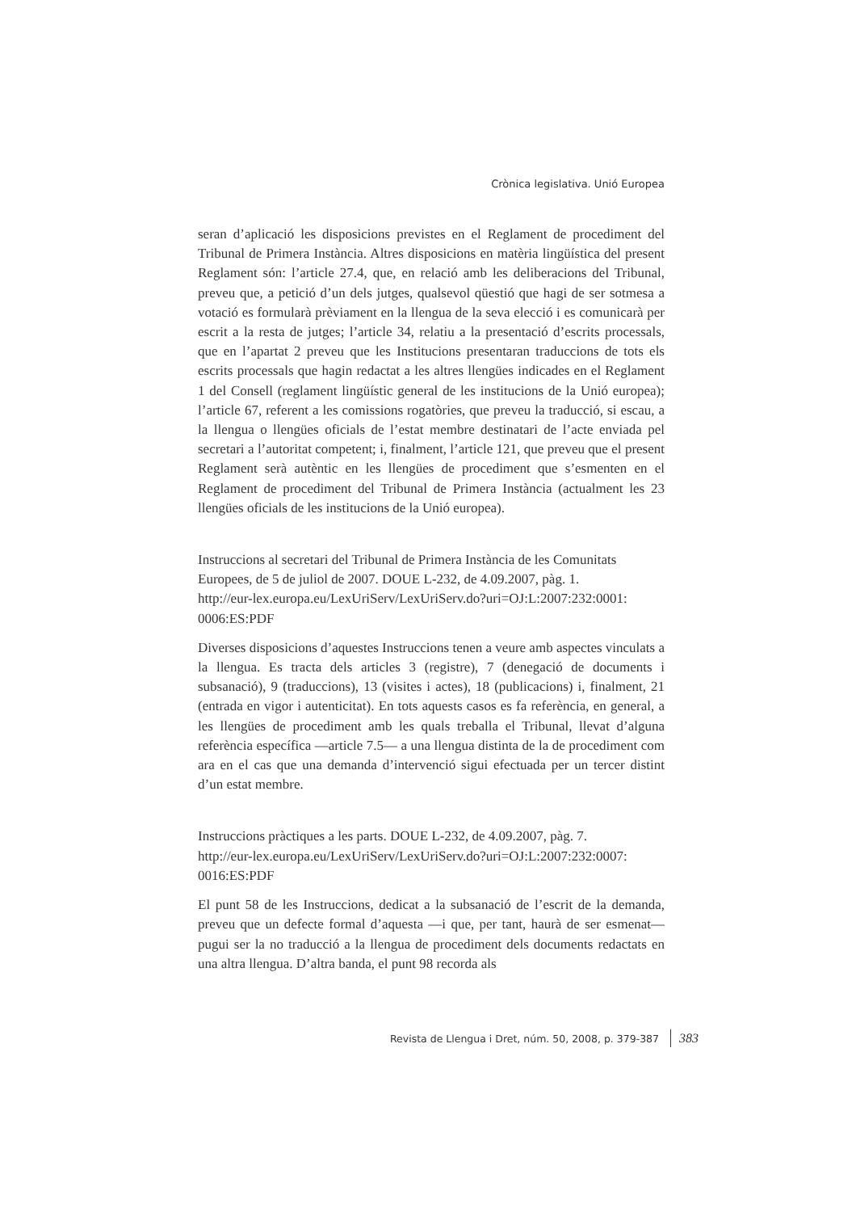Crònica legislativa. Unió Europea
seran d’aplicació les disposicions previstes en el Reglament de procediment del Tribunal de Primera Instància. Altres disposicions en matèria lingüística del present Reglament són: l’article 27.4, que, en relació amb les deliberacions del Tribunal, preveu que, a petició d’un dels jutges, qualsevol qüestió que hagi de ser sotmesa a votació es formularà prèviament en la llengua de la seva elecció i es comunicarà per escrit a la resta de jutges; l’article 34, relatiu a la presentació d’escrits processals, que en l’apartat 2 preveu que les Institucions presentaran traduccions de tots els escrits processals que hagin redactat a les altres llengües indicades en el Reglament 1 del Consell (reglament lingüístic general de les institucions de la Unió europea); l’article 67, referent a les comissions rogatòries, que preveu la traducció, si escau, a la llengua o llengües oficials de l’estat membre destinatari de l’acte enviada pel secretari a l’autoritat competent; i, finalment, l’article 121, que preveu que el present Reglament serà autèntic en les llengües de procediment que s’esmenten en el Reglament de procediment del Tribunal de Primera Instància (actualment les 23 llengües oficials de les institucions de la Unió europea).
Instruccions al secretari del Tribunal de Primera Instància de les Comunitats Europees, de 5 de juliol de 2007. DOUE L-232, de 4.09.2007, pàg. 1.
http://eur-lex.europa.eu/LexUriServ/LexUriServ.do?uri=OJ:L:2007:232:0001:
0006:ES:PDF
Diverses disposicions d’aquestes Instruccions tenen a veure amb aspectes vinculats a la llengua. Es tracta dels articles 3 (registre), 7 (denegació de documents i subsanació), 9 (traduccions), 13 (visites i actes), 18 (publicacions) i, finalment, 21 (entrada en vigor i autenticitat). En tots aquests casos es fa referència, en general, a les llengües de procediment amb les quals treballa el Tribunal, llevat d’alguna referència específica —article 7.5— a una llengua distinta de la de procediment com ara en el cas que una demanda d’intervenció sigui efectuada per un tercer distint d’un estat membre.
Instruccions pràctiques a les parts. DOUE L-232, de 4.09.2007, pàg. 7.
http://eur-lex.europa.eu/LexUriServ/LexUriServ.do?uri=OJ:L:2007:232:0007:
0016:ES:PDF
El punt 58 de les Instruccions, dedicat a la subsanació de l’escrit de la demanda, preveu que un defecte formal d’aquesta —i que, per tant, haurà de ser esmenat— pugui ser la no traducció a la llengua de procediment dels documents redactats en una altra llengua. D’altra banda, el punt 98 recorda als
Revista de Llengua i Dret, núm. 50, 2008, p. 379-387 383